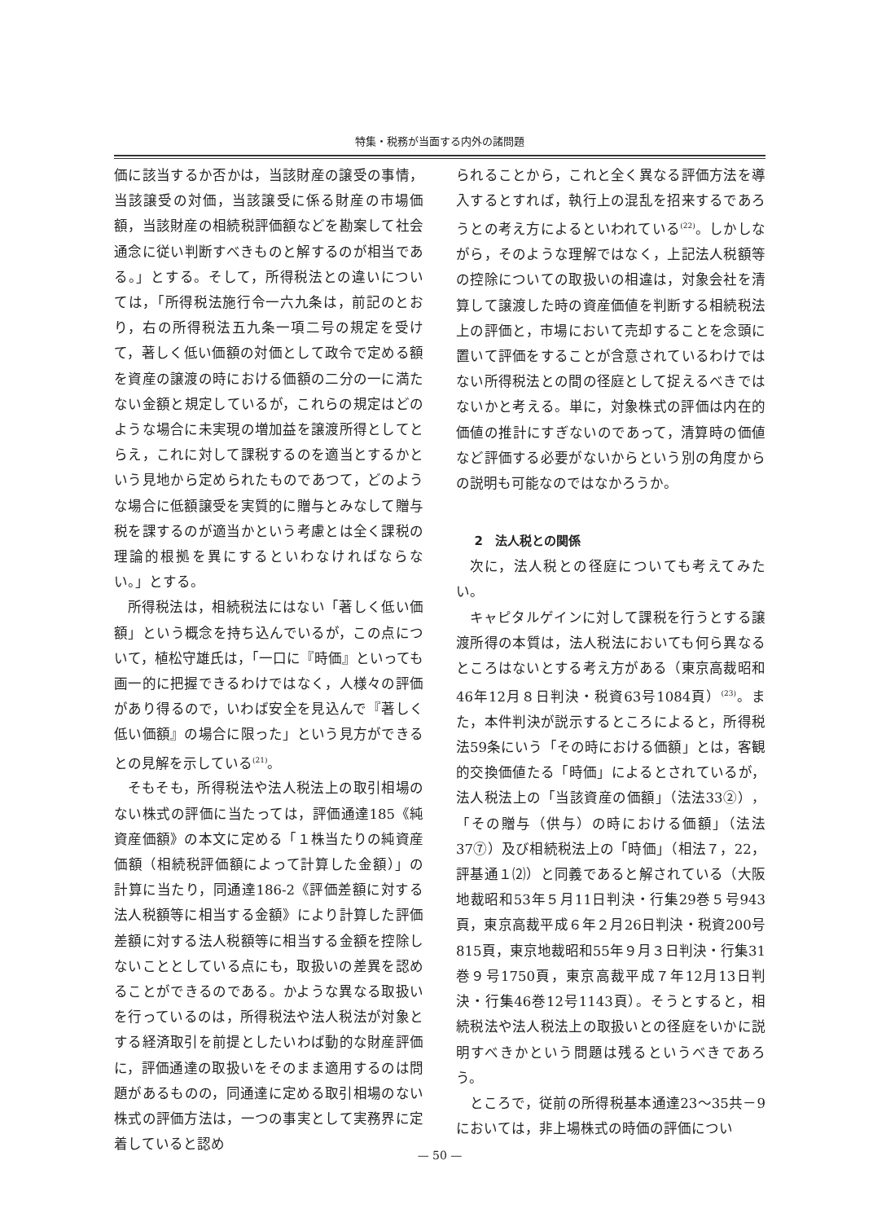特集・税務が当面する内外の諸問題
価に該当するか否かは，当該財産の譲受の事情，当該譲受の対価，当該譲受に係る財産の市場価額，当該財産の相続税評価額などを勘案して社会通念に従い判断すべきものと解するのが相当である。」とする。そして，所得税法との違いについては，「所得税法施行令一六九条は，前記のとおり，右の所得税法五九条一項二号の規定を受けて，著しく低い価額の対価として政令で定める額を資産の譲渡の時における価額の二分の一に満たない金額と規定しているが，これらの規定はどのような場合に未実現の増加益を譲渡所得としてとらえ，これに対して課税するのを適当とするかという見地から定められたものであつて，どのような場合に低額譲受を実質的に贈与とみなして贈与税を課するのが適当かという考慮とは全く課税の理論的根拠を異にするといわなければならない。」とする。
所得税法は，相続税法にはない「著しく低い価額」という概念を持ち込んでいるが，この点について，植松守雄氏は，「一口に『時価』といっても画一的に把握できるわけではなく，人様々の評価があり得るので，いわば安全を見込んで『著しく低い価額』の場合に限った」という見方ができるとの見解を示している<sup>(21)</sup>。
そもそも，所得税法や法人税法上の取引相場のない株式の評価に当たっては，評価通達185《純資産価額》の本文に定める「１株当たりの純資産価額（相続税評価額によって計算した金額）」の計算に当たり，同通達186-2《評価差額に対する法人税額等に相当する金額》により計算した評価差額に対する法人税額等に相当する金額を控除しないこととしている点にも，取扱いの差異を認めることができるのである。かような異なる取扱いを行っているのは，所得税法や法人税法が対象とする経済取引を前提としたいわば動的な財産評価に，評価通達の取扱いをそのまま適用するのは問題があるものの，同通達に定める取引相場のない株式の評価方法は，一つの事実として実務界に定着していると認め
られることから，これと全く異なる評価方法を導入するとすれば，執行上の混乱を招来するであろうとの考え方によるといわれている<sup>(22)</sup>。しかしながら，そのような理解ではなく，上記法人税額等の控除についての取扱いの相違は，対象会社を清算して譲渡した時の資産価値を判断する相続税法上の評価と，市場において売却することを念頭に置いて評価をすることが含意されているわけではない所得税法との間の径庭として捉えるべきではないかと考える。単に，対象株式の評価は内在的価値の推計にすぎないのであって，清算時の価値など評価する必要がないからという別の角度からの説明も可能なのではなかろうか。
2　法人税との関係
次に，法人税との径庭についても考えてみたい。
キャピタルゲインに対して課税を行うとする譲渡所得の本質は，法人税法においても何ら異なるところはないとする考え方がある（東京高裁昭和46年12月８日判決・税資63号1084頁）<sup>(23)</sup>。また，本件判決が説示するところによると，所得税法59条にいう「その時における価額」とは，客観的交換価値たる「時価」によるとされているが，法人税法上の「当該資産の価額」（法法33②），「その贈与（供与）の時における価額」（法法37⑦）及び相続税法上の「時価」（相法７，22，評基通１⑵）と同義であると解されている（大阪地裁昭和53年５月11日判決・行集29巻５号943頁，東京高裁平成６年２月26日判決・税資200号815頁，東京地裁昭和55年９月３日判決・行集31巻９号1750頁，東京高裁平成７年12月13日判決・行集46巻12号1143頁）。そうとすると，相続税法や法人税法上の取扱いとの径庭をいかに説明すべきかという問題は残るというべきであろう。
ところで，従前の所得税基本通達23～35共－9においては，非上場株式の時価の評価につい
— 50 —